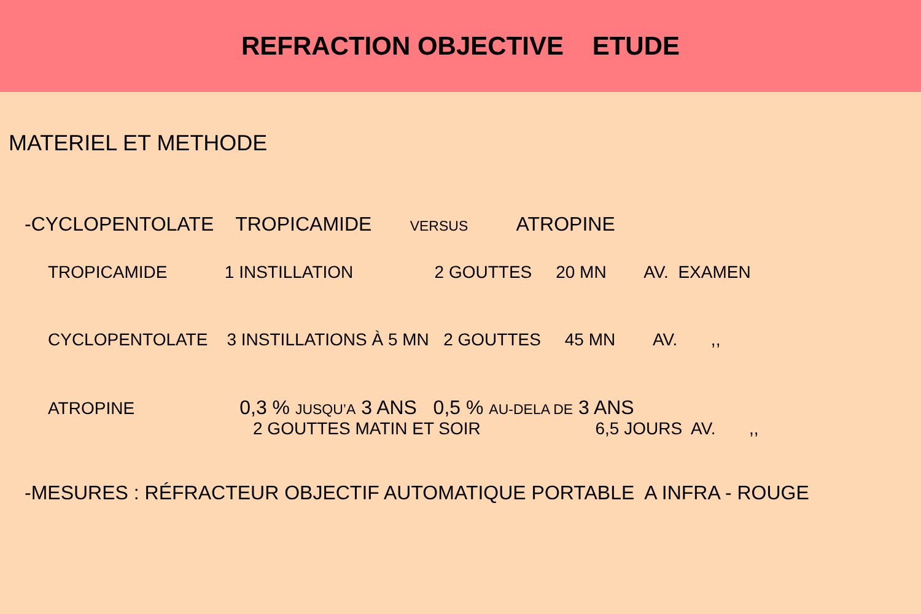REFRACTION OBJECTIVE ETUDE
MATERIEL ET METHODE
-CYCLOPENTOLATE TROPICAMIDE VERSUS ATROPINE
TROPICAMIDE 1 INSTILLATION 2 GOUTTES 20 MN AV. EXAMEN
CYCLOPENTOLATE 3 INSTILLATIONS À 5 MN 2 GOUTTES 45 MN AV. ,,
ATROPINE 0,3 % JUSQU’A 3 ANS 0,5 % AU-DELA DE 3 ANS
2 GOUTTES MATIN ET SOIR 6,5 JOURS AV. ,,
-MESURES : RÉFRACTEUR OBJECTIF AUTOMATIQUE PORTABLE A INFRA - ROUGE